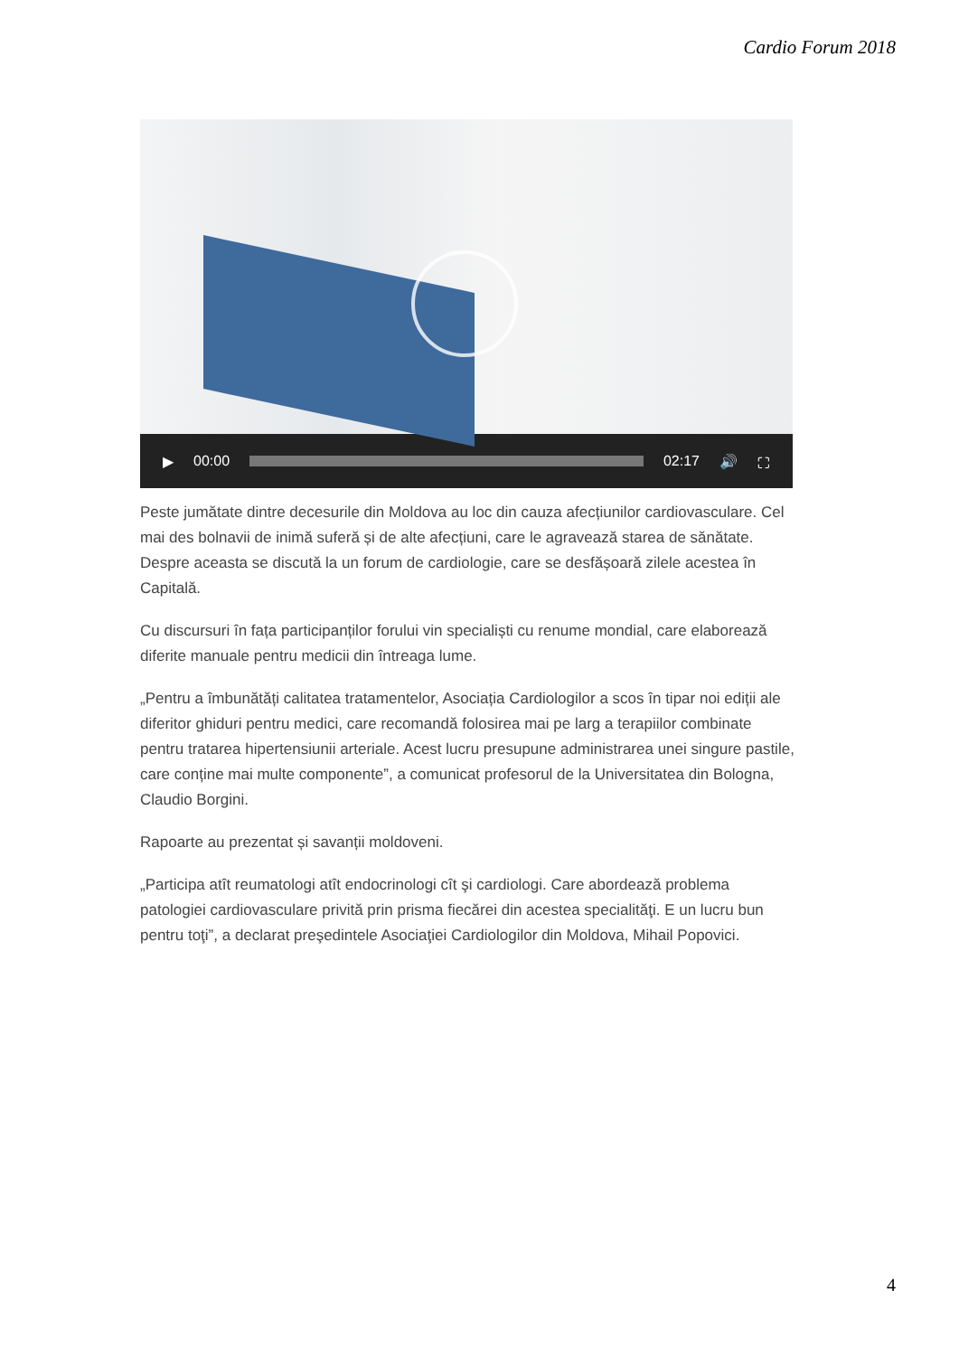Cardio Forum 2018
▶ 00:00 02:17 🔊 ⛶
Peste jumătate dintre decesurile din Moldova au loc din cauza afecțiunilor cardiovasculare. Cel mai des bolnavii de inimă suferă și de alte afecțiuni, care le agravează starea de sănătate. Despre aceasta se discută la un forum de cardiologie, care se desfășoară zilele acestea în Capitală.
Cu discursuri în fața participanților forului vin specialiști cu renume mondial, care elaborează diferite manuale pentru medicii din întreaga lume.
„Pentru a îmbunătăți calitatea tratamentelor, Asociația Cardiologilor a scos în tipar noi ediții ale diferitor ghiduri pentru medici, care recomandă folosirea mai pe larg a terapiilor combinate pentru tratarea hipertensiunii arteriale. Acest lucru presupune administrarea unei singure pastile, care conține mai multe componente”, a comunicat profesorul de la Universitatea din Bologna, Claudio Borgini.
Rapoarte au prezentat și savanții moldoveni.
„Participa atît reumatologi atît endocrinologi cît şi cardiologi. Care abordează problema patologiei cardiovasculare privită prin prisma fiecărei din acestea specialităţi. E un lucru bun pentru toţi”, a declarat preşedintele Asociaţiei Cardiologilor din Moldova, Mihail Popovici.
4